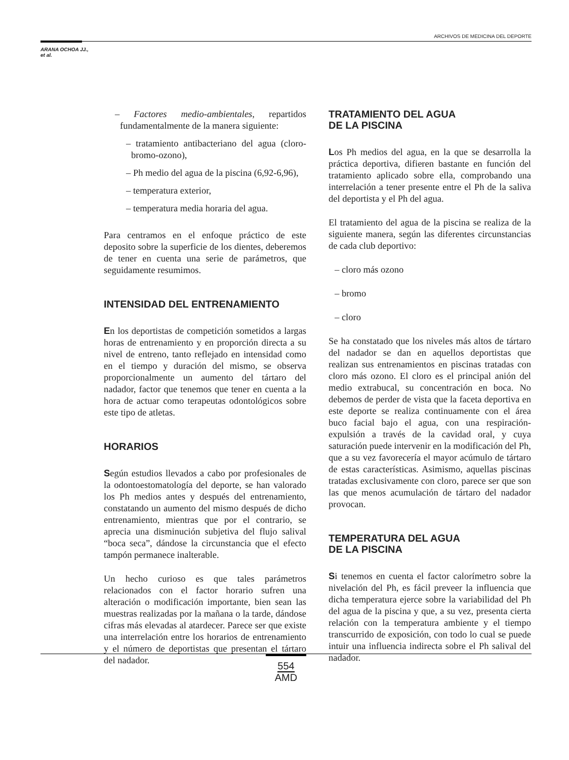ARCHIVOS DE MEDICINA DEL DEPORTE
ARANA OCHOA JJ.,
et al.
– Factores medio-ambientales, repartidos fundamentalmente de la manera siguiente:
– tratamiento antibacteriano del agua (cloro-bromo-ozono),
– Ph medio del agua de la piscina (6,92-6,96),
– temperatura exterior,
– temperatura media horaria del agua.
Para centramos en el enfoque práctico de este deposito sobre la superficie de los dientes, deberemos de tener en cuenta una serie de parámetros, que seguidamente resumimos.
INTENSIDAD DEL ENTRENAMIENTO
En los deportistas de competición sometidos a largas horas de entrenamiento y en proporción directa a su nivel de entreno, tanto reflejado en intensidad como en el tiempo y duración del mismo, se observa proporcionalmente un aumento del tártaro del nadador, factor que tenemos que tener en cuenta a la hora de actuar como terapeutas odontológicos sobre este tipo de atletas.
HORARIOS
Según estudios llevados a cabo por profesionales de la odontoestomatología del deporte, se han valorado los Ph medios antes y después del entrenamiento, constatando un aumento del mismo después de dicho entrenamiento, mientras que por el contrario, se aprecia una disminución subjetiva del flujo salival “boca seca”, dándose la circunstancia que el efecto tampón permanece inalterable.
Un hecho curioso es que tales parámetros relacionados con el factor horario sufren una alteración o modificación importante, bien sean las muestras realizadas por la mañana o la tarde, dándose cifras más elevadas al atardecer. Parece ser que existe una interrelación entre los horarios de entrenamiento y el número de deportistas que presentan el tártaro del nadador.
TRATAMIENTO DEL AGUA
DE LA PISCINA
Los Ph medios del agua, en la que se desarrolla la práctica deportiva, difieren bastante en función del tratamiento aplicado sobre ella, comprobando una interrelación a tener presente entre el Ph de la saliva del deportista y el Ph del agua.
El tratamiento del agua de la piscina se realiza de la siguiente manera, según las diferentes circunstancias de cada club deportivo:
– cloro más ozono
– bromo
– cloro
Se ha constatado que los niveles más altos de tártaro del nadador se dan en aquellos deportistas que realizan sus entrenamientos en piscinas tratadas con cloro más ozono. El cloro es el principal anión del medio extrabucal, su concentración en boca. No debemos de perder de vista que la faceta deportiva en este deporte se realiza continuamente con el área buco facial bajo el agua, con una respiración-expulsión a través de la cavidad oral, y cuya saturación puede intervenir en la modificación del Ph, que a su vez favorecería el mayor acúmulo de tártaro de estas características. Asimismo, aquellas piscinas tratadas exclusivamente con cloro, parece ser que son las que menos acumulación de tártaro del nadador provocan.
TEMPERATURA DEL AGUA
DE LA PISCINA
Si tenemos en cuenta el factor calorímetro sobre la nivelación del Ph, es fácil preveer la influencia que dicha temperatura ejerce sobre la variabilidad del Ph del agua de la piscina y que, a su vez, presenta cierta relación con la temperatura ambiente y el tiempo transcurrido de exposición, con todo lo cual se puede intuir una influencia indirecta sobre el Ph salival del nadador.
554
AMD